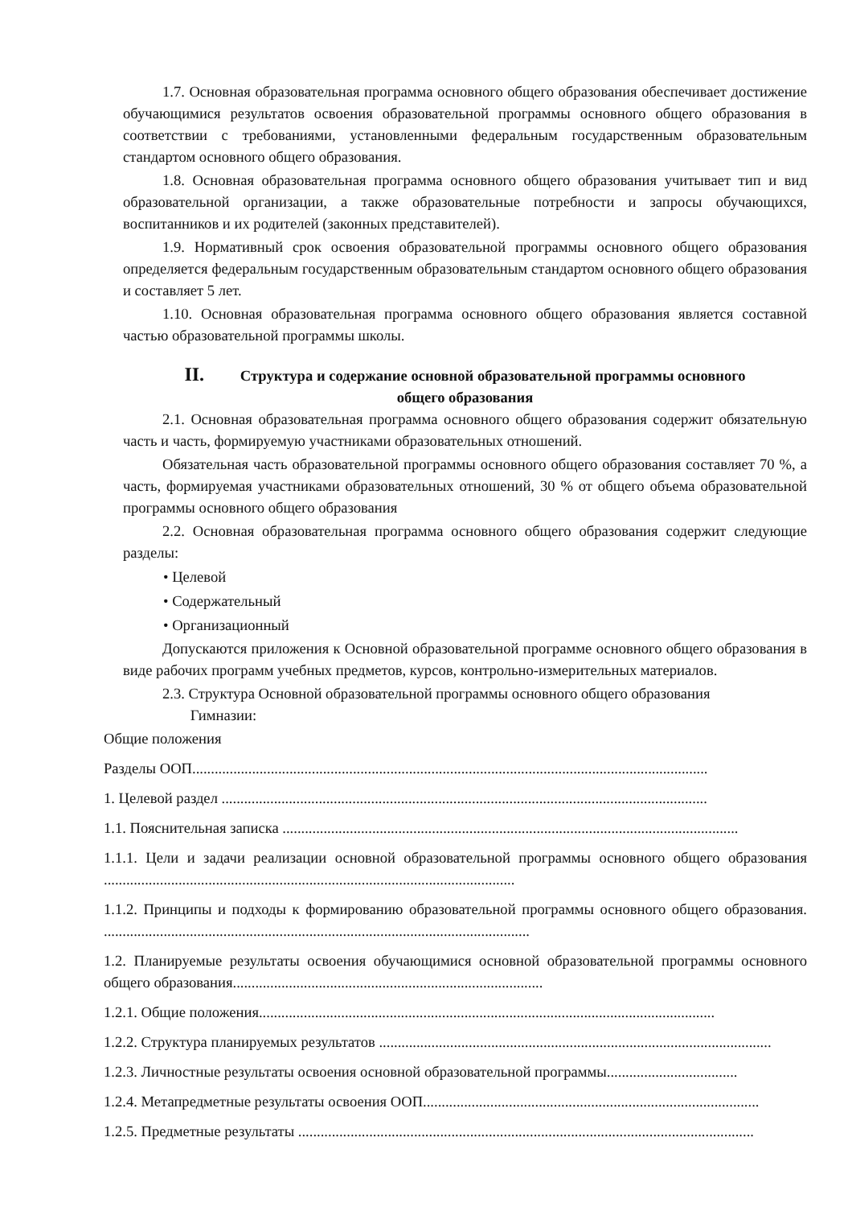1.7. Основная образовательная программа основного общего образования обеспечивает достижение обучающимися результатов освоения образовательной программы основного общего образования в соответствии с требованиями, установленными федеральным государственным образовательным стандартом основного общего образования.
1.8. Основная образовательная программа основного общего образования учитывает тип и вид образовательной организации, а также образовательные потребности и запросы обучающихся, воспитанников и их родителей (законных представителей).
1.9. Нормативный срок освоения образовательной программы основного общего образования определяется федеральным государственным образовательным стандартом основного общего образования и составляет 5 лет.
1.10. Основная образовательная программа основного общего образования является составной частью образовательной программы школы.
II. Структура и содержание основной образовательной программы основного
общего образования
2.1. Основная образовательная программа основного общего образования содержит обязательную часть и часть, формируемую участниками образовательных отношений.
Обязательная часть образовательной программы основного общего образования составляет 70 %, а часть, формируемая участниками образовательных отношений, 30 % от общего объема образовательной программы основного общего образования
2.2. Основная образовательная программа основного общего образования содержит следующие разделы:
• Целевой
• Содержательный
• Организационный
Допускаются приложения к Основной образовательной программе основного общего образования в виде рабочих программ учебных предметов, курсов, контрольно-измерительных материалов.
2.3. Структура Основной образовательной программы основного общего образования
Гимназии:
Общие положения
Разделы ООП..........................................................................................................................................
1. Целевой раздел ..................................................................................................................................
1.1. Пояснительная записка ..........................................................................................................................
1.1.1. Цели и задачи реализации основной образовательной программы основного общего образования ..............................................................................................................
1.1.2. Принципы и подходы к формированию образовательной программы основного общего образования. ..................................................................................................................
1.2. Планируемые результаты освоения обучающимися основной образовательной программы основного общего образования...................................................................................
1.2.1. Общие положения..........................................................................................................................
1.2.2. Структура планируемых результатов ..........................................................................................................
1.2.3. Личностные результаты освоения основной образовательной программы...................................
1.2.4. Метапредметные результаты освоения ООП..........................................................................................
1.2.5. Предметные результаты ..........................................................................................................................